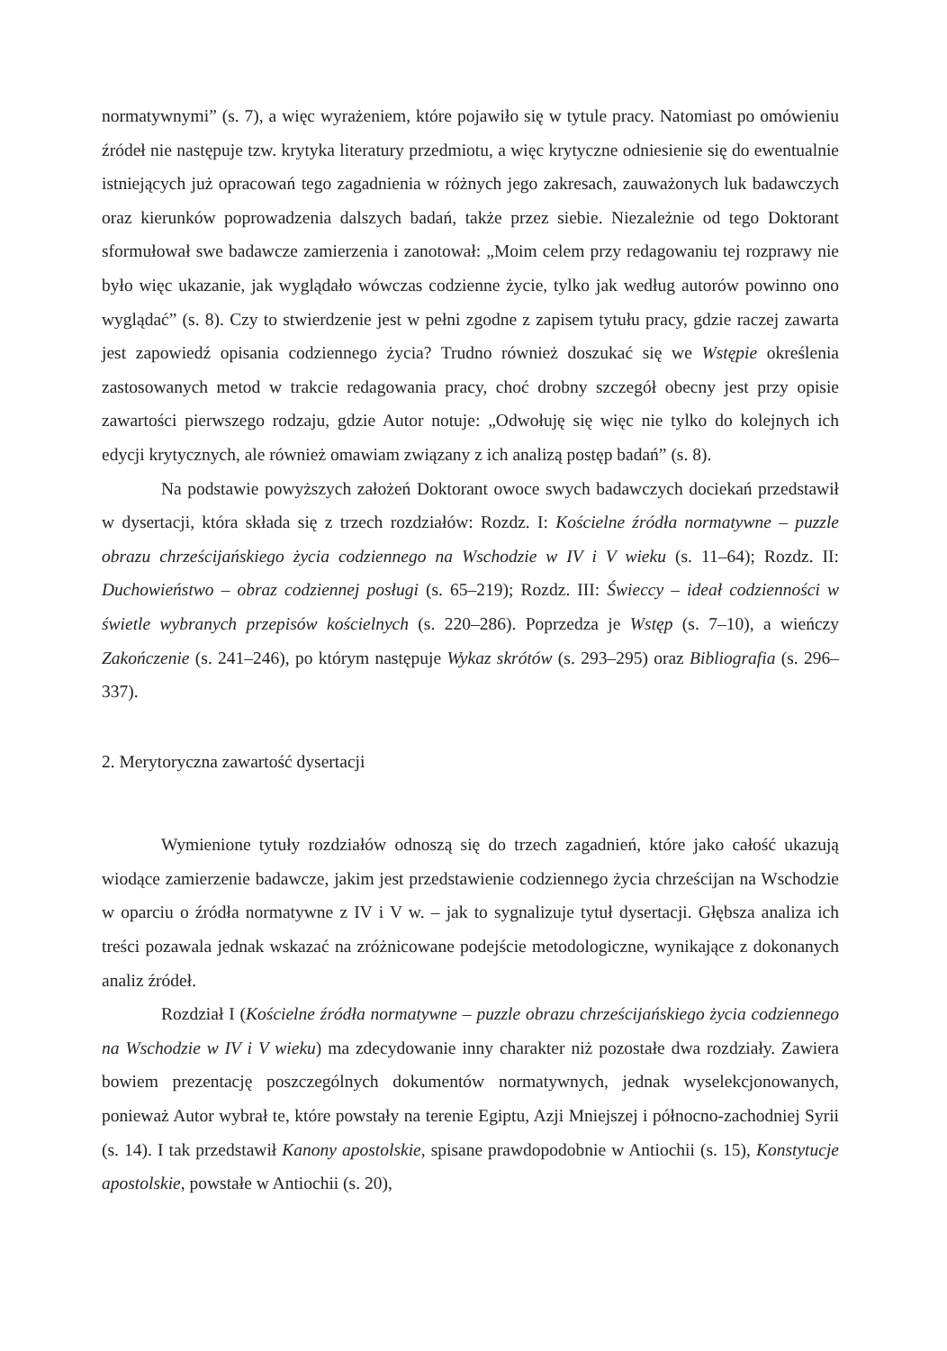normatywnymi” (s. 7), a więc wyrażeniem, które pojawiło się w tytule pracy. Natomiast po omówieniu źródeł nie następuje tzw. krytyka literatury przedmiotu, a więc krytyczne odniesienie się do ewentualnie istniejących już opracowań tego zagadnienia w różnych jego zakresach, zauważonych luk badawczych oraz kierunków poprowadzenia dalszych badań, także przez siebie. Niezależnie od tego Doktorant sformułował swe badawcze zamierzenia i zanotował: „Moim celem przy redagowaniu tej rozprawy nie było więc ukazanie, jak wyglądało wówczas codzienne życie, tylko jak według autorów powinno ono wyglądać” (s. 8). Czy to stwierdzenie jest w pełni zgodne z zapisem tytułu pracy, gdzie raczej zawarta jest zapowiedź opisania codziennego życia? Trudno również doszukać się we Wstępie określenia zastosowanych metod w trakcie redagowania pracy, choć drobny szczegół obecny jest przy opisie zawartości pierwszego rodzaju, gdzie Autor notuje: „Odwołuję się więc nie tylko do kolejnych ich edycji krytycznych, ale również omawiam związany z ich analizą postęp badań” (s. 8).
Na podstawie powyższych założeń Doktorant owoce swych badawczych dociekań przedstawił w dysertacji, która składa się z trzech rozdziałów: Rozdz. I: Kościelne źródła normatywne – puzzle obrazu chrześcijańskiego życia codziennego na Wschodzie w IV i V wieku (s. 11–64); Rozdz. II: Duchowieństwo – obraz codziennej posługi (s. 65–219); Rozdz. III: Świeccy – ideał codzienności w świetle wybranych przepisów kościelnych (s. 220–286). Poprzedza je Wstęp (s. 7–10), a wieńczy Zakończenie (s. 241–246), po którym następuje Wykaz skrótów (s. 293–295) oraz Bibliografia (s. 296–337).
2. Merytoryczna zawartość dysertacji
Wymienione tytuły rozdziałów odnoszą się do trzech zagadnień, które jako całość ukazują wiodące zamierzenie badawcze, jakim jest przedstawienie codziennego życia chrześcijan na Wschodzie w oparciu o źródła normatywne z IV i V w. – jak to sygnalizuje tytuł dysertacji. Głębsza analiza ich treści pozawala jednak wskazać na zróżnicowane podejście metodologiczne, wynikające z dokonanych analiz źródeł.
Rozdział I (Kościelne źródła normatywne – puzzle obrazu chrześcijańskiego życia codziennego na Wschodzie w IV i V wieku) ma zdecydowanie inny charakter niż pozostałe dwa rozdziały. Zawiera bowiem prezentację poszczególnych dokumentów normatywnych, jednak wyselekcjonowanych, ponieważ Autor wybrał te, które powstały na terenie Egiptu, Azji Mniejszej i północno-zachodniej Syrii (s. 14). I tak przedstawił Kanony apostolskie, spisane prawdopodobnie w Antiochii (s. 15), Konstytucje apostolskie, powstałe w Antiochii (s. 20),